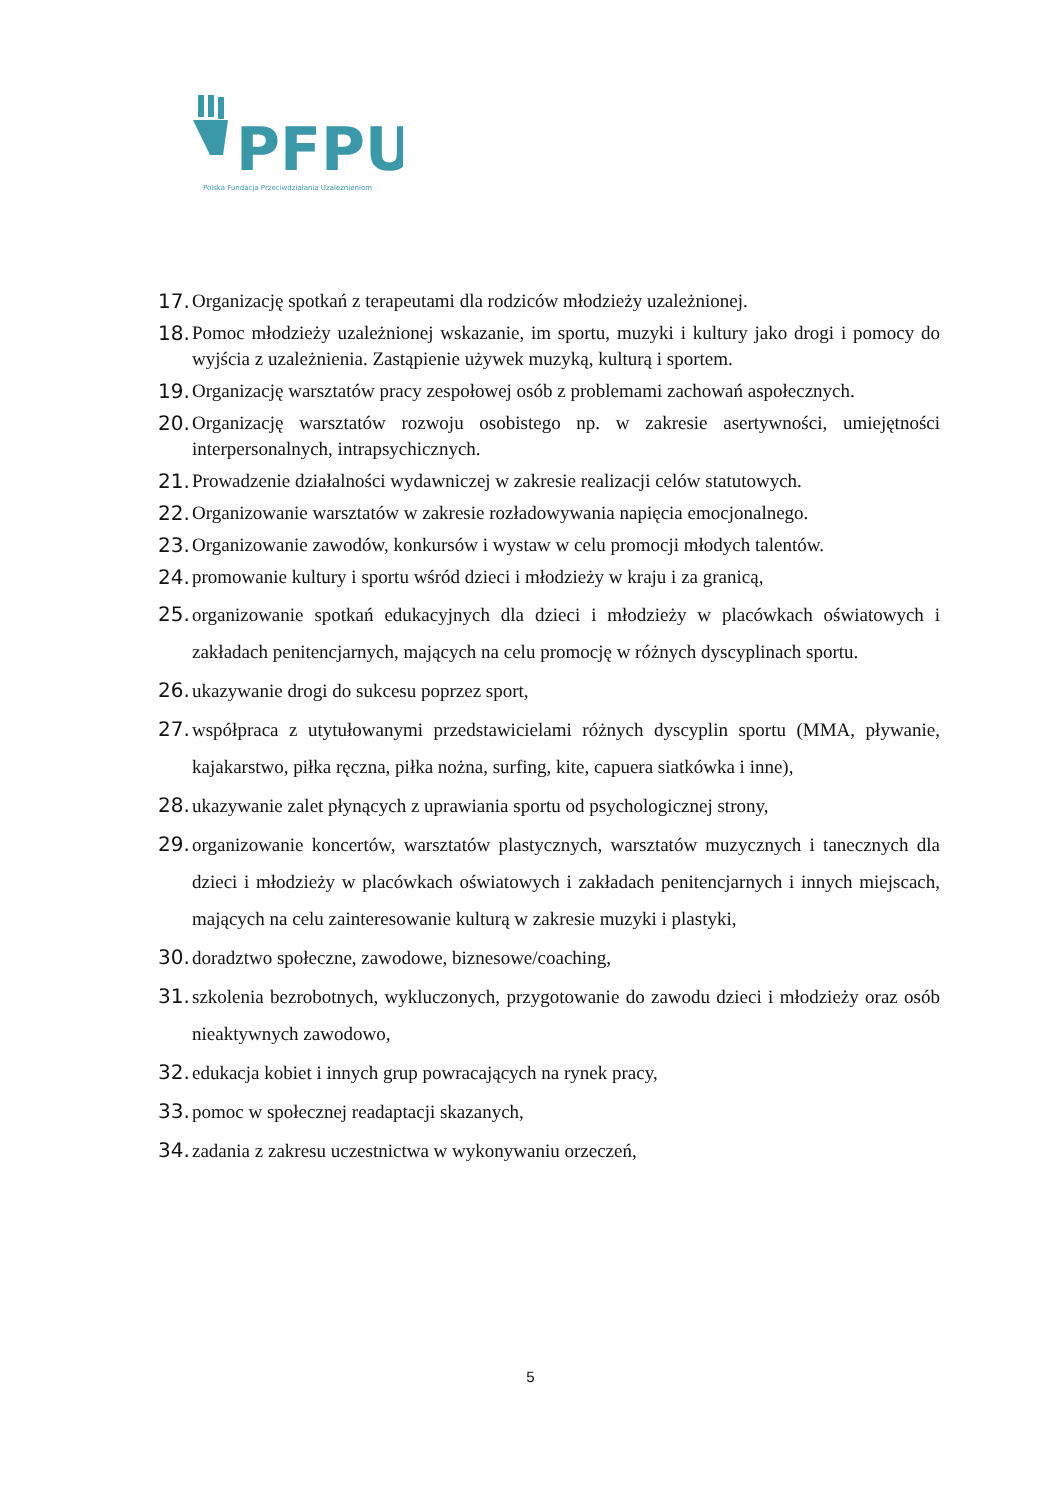PFPU
Polska Fundacja Przeciwdziałania Uzależnieniom
17. Organizację spotkań z terapeutami dla rodziców młodzieży uzależnionej.
18. Pomoc młodzieży uzależnionej wskazanie, im sportu, muzyki i kultury jako drogi i pomocy do wyjścia z uzależnienia. Zastąpienie używek muzyką, kulturą i sportem.
19. Organizację warsztatów pracy zespołowej osób z problemami zachowań aspołecznych.
20. Organizację warsztatów rozwoju osobistego np. w zakresie asertywności, umiejętności interpersonalnych, intrapsychicznych.
21. Prowadzenie działalności wydawniczej w zakresie realizacji celów statutowych.
22. Organizowanie warsztatów w zakresie rozładowywania napięcia emocjonalnego.
23. Organizowanie zawodów, konkursów i wystaw w celu promocji młodych talentów.
24. promowanie kultury i sportu wśród dzieci i młodzieży w kraju i za granicą,
25. organizowanie spotkań edukacyjnych dla dzieci i młodzieży w placówkach oświatowych i zakładach penitencjarnych, mających na celu promocję w różnych dyscyplinach sportu.
26. ukazywanie drogi do sukcesu poprzez sport,
27. współpraca z utytułowanymi przedstawicielami różnych dyscyplin sportu (MMA, pływanie, kajakarstwo, piłka ręczna, piłka nożna, surfing, kite, capuera siatkówka i inne),
28. ukazywanie zalet płynących z uprawiania sportu od psychologicznej strony,
29. organizowanie koncertów, warsztatów plastycznych, warsztatów muzycznych i tanecznych dla dzieci i młodzieży w placówkach oświatowych i zakładach penitencjarnych i innych miejscach, mających na celu zainteresowanie kulturą w zakresie muzyki i plastyki,
30. doradztwo społeczne, zawodowe, biznesowe/coaching,
31. szkolenia bezrobotnych, wykluczonych, przygotowanie do zawodu dzieci i młodzieży oraz osób nieaktywnych zawodowo,
32. edukacja kobiet i innych grup powracających na rynek pracy,
33. pomoc w społecznej readaptacji skazanych,
34. zadania z zakresu uczestnictwa w wykonywaniu orzeczeń,
5